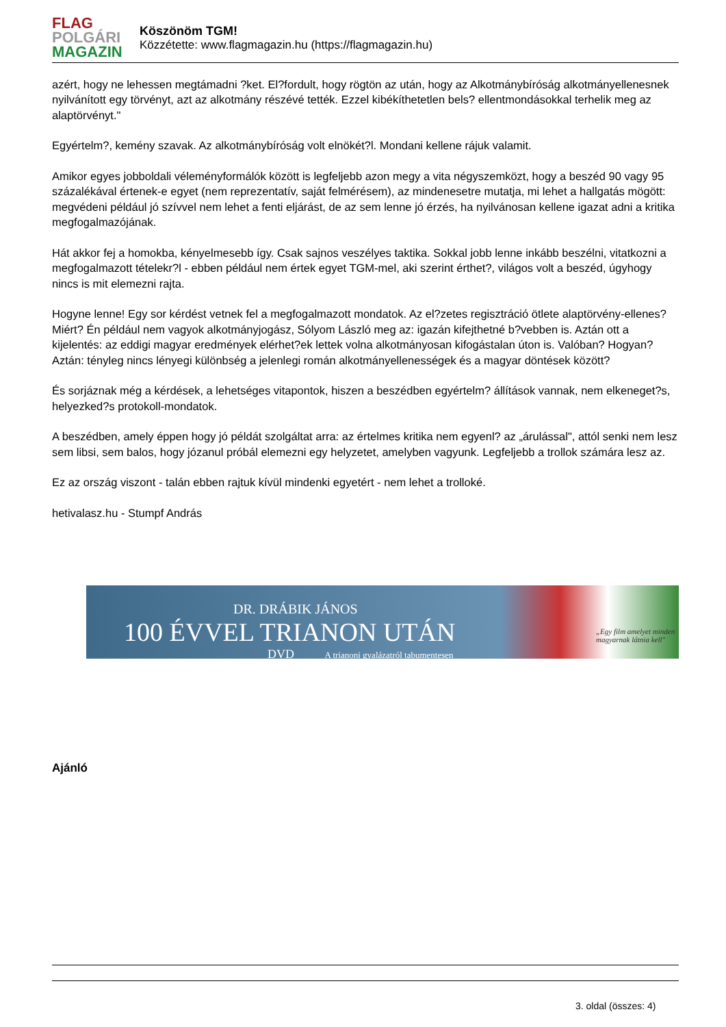FLAG
POLGÁRI
MAGAZIN
Köszönöm TGM!
Közzétette: www.flagmagazin.hu (https://flagmagazin.hu)
azért, hogy ne lehessen megtámadni ?ket. El?fordult, hogy rögtön az után, hogy az Alkotmánybíróság alkotmányellenesnek nyilvánított egy törvényt, azt az alkotmány részévé tették. Ezzel kibékíthetetlen bels? ellentmondásokkal terhelik meg az alaptörvényt."
Egyértelm?, kemény szavak. Az alkotmánybíróság volt elnökét?l. Mondani kellene rájuk valamit.
Amikor egyes jobboldali véleményformálók között is legfeljebb azon megy a vita négyszemközt, hogy a beszéd 90 vagy 95 százalékával értenek-e egyet (nem reprezentatív, saját felmérésem), az mindenesetre mutatja, mi lehet a hallgatás mögött: megvédeni például jó szívvel nem lehet a fenti eljárást, de az sem lenne jó érzés, ha nyilvánosan kellene igazat adni a kritika megfogalmazójának.
Hát akkor fej a homokba, kényelmesebb így. Csak sajnos veszélyes taktika. Sokkal jobb lenne inkább beszélni, vitatkozni a megfogalmazott tételekr?l - ebben például nem értek egyet TGM-mel, aki szerint érthet?, világos volt a beszéd, úgyhogy nincs is mit elemezni rajta.
Hogyne lenne! Egy sor kérdést vetnek fel a megfogalmazott mondatok. Az el?zetes regisztráció ötlete alaptörvény-ellenes? Miért? Én például nem vagyok alkotmányjogász, Sólyom László meg az: igazán kifejthetné b?vebben is. Aztán ott a kijelentés: az eddigi magyar eredmények elérhet?ek lettek volna alkotmányosan kifogástalan úton is. Valóban? Hogyan? Aztán: tényleg nincs lényegi különbség a jelenlegi román alkotmányellenességek és a magyar döntések között?
És sorjáznak még a kérdések, a lehetséges vitapontok, hiszen a beszédben egyértelm? állítások vannak, nem elkeneget?s, helyezked?s protokoll-mondatok.
A beszédben, amely éppen hogy jó példát szolgáltat arra: az értelmes kritika nem egyenl? az „árulással", attól senki nem lesz sem libsi, sem balos, hogy józanul próbál elemezni egy helyzetet, amelyben vagyunk. Legfeljebb a trollok számára lesz az.
Ez az ország viszont - talán ebben rajtuk kívül mindenki egyetért - nem lehet a trolloké.
hetivalasz.hu - Stumpf András
DR. DRÁBIK JÁNOS
100 ÉVVEL TRIANON UTÁN
DVD A trianoni gyalázatról tabumentesen
„Egy film amelyet minden magyarnak látnia kell"
Ajánló
3. oldal (összes: 4)